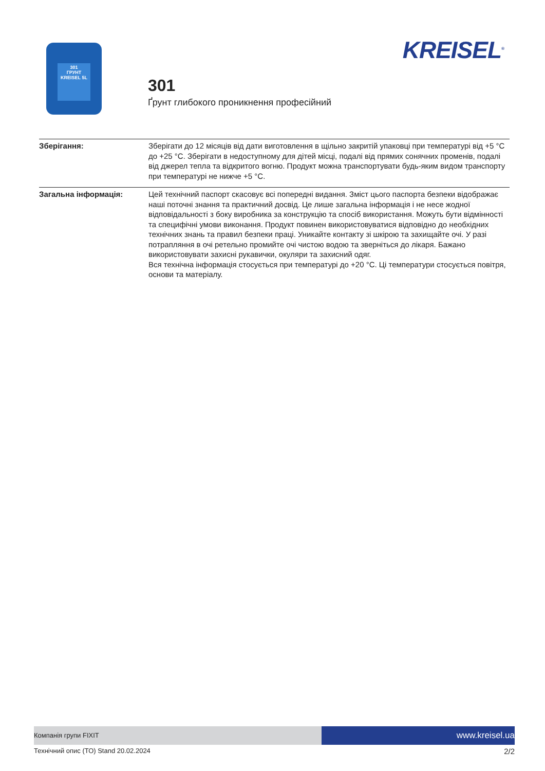301
ГРУНТ
KREISEL 5L
301
Ґрунт глибокого проникнення професійний
KREISEL<sup>®</sup>
| Зберігання: | Зберігати до 12 місяців від дати виготовлення в щільно закритій упаковці при температурі від +5 °С до +25 °С. Зберігати в недоступному для дітей місці, подалі від прямих сонячних променів, подалі від джерел тепла та відкритого вогню. Продукт можна транспортувати будь-яким видом транспорту при температурі не нижче +5 °С. |
| Загальна інформація: | Цей технічний паспорт скасовує всі попередні видання. Зміст цього паспорта безпеки відображає наші поточні знання та практичний досвід. Це лише загальна інформація і не несе жодної відповідальності з боку виробника за конструкцію та спосіб використання. Можуть бути відмінності та специфічні умови виконання. Продукт повинен використовуватися відповідно до необхідних технічних знань та правил безпеки праці. Уникайте контакту зі шкірою та захищайте очі. У разі потрапляння в очі ретельно промийте очі чистою водою та зверніться до лікаря. Бажано використовувати захисні рукавички, окуляри та захисний одяг. Вся технічна інформація стосується при температурі до +20 °С. Ці температури стосується повітря, основи та матеріалу. |
Компанія групи FIXIT
www.kreisel.ua
Технічний опис (ТО) Stand 20.02.2024 2/2